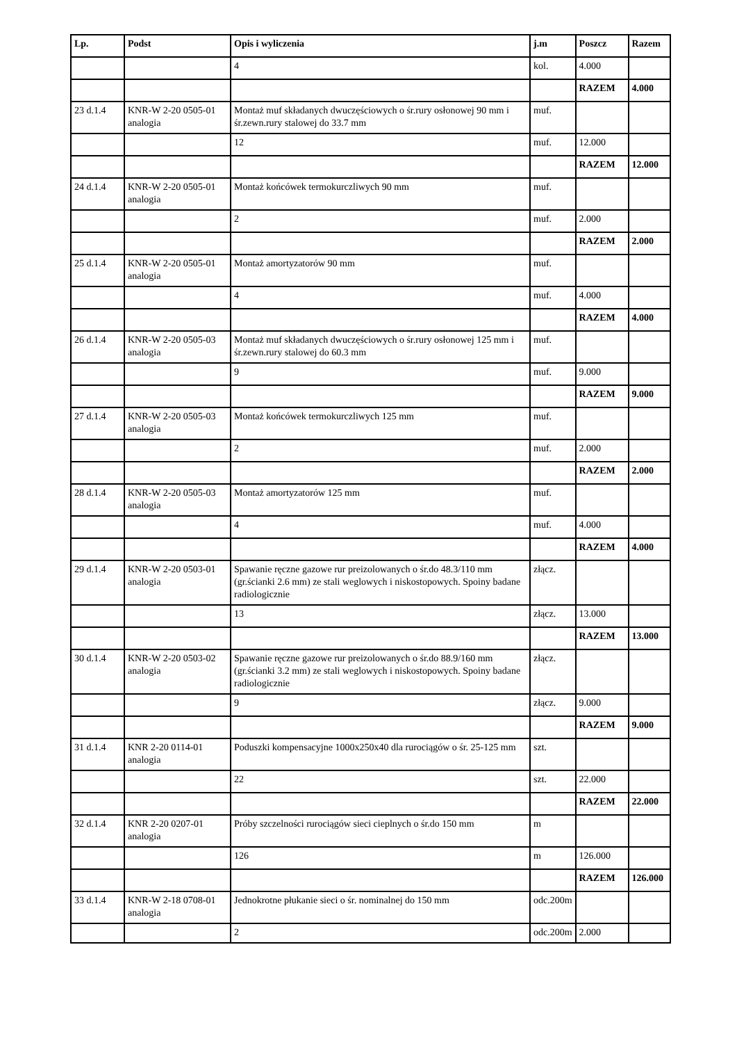| Lp. | Podst | Opis i wyliczenia | j.m | Poszcz | Razem |
| --- | --- | --- | --- | --- | --- |
| | | 4 | kol. | 4.000 | |
| | | | | RAZEM | 4.000 |
| 23 d.1.4 | KNR-W 2-20 0505-01 analogia | Montaż muf składanych dwuczęściowych o śr.rury osłonowej 90 mm i śr.zewn.rury stalowej do 33.7 mm | muf. | | |
| | | 12 | muf. | 12.000 | |
| | | | | RAZEM | 12.000 |
| 24 d.1.4 | KNR-W 2-20 0505-01 analogia | Montaż końcówek termokurczliwych 90 mm | muf. | | |
| | | 2 | muf. | 2.000 | |
| | | | | RAZEM | 2.000 |
| 25 d.1.4 | KNR-W 2-20 0505-01 analogia | Montaż amortyzatorów 90 mm | muf. | | |
| | | 4 | muf. | 4.000 | |
| | | | | RAZEM | 4.000 |
| 26 d.1.4 | KNR-W 2-20 0505-03 analogia | Montaż muf składanych dwuczęściowych o śr.rury osłonowej 125 mm i śr.zewn.rury stalowej do 60.3 mm | muf. | | |
| | | 9 | muf. | 9.000 | |
| | | | | RAZEM | 9.000 |
| 27 d.1.4 | KNR-W 2-20 0505-03 analogia | Montaż końcówek termokurczliwych 125 mm | muf. | | |
| | | 2 | muf. | 2.000 | |
| | | | | RAZEM | 2.000 |
| 28 d.1.4 | KNR-W 2-20 0505-03 analogia | Montaż amortyzatorów 125 mm | muf. | | |
| | | 4 | muf. | 4.000 | |
| | | | | RAZEM | 4.000 |
| 29 d.1.4 | KNR-W 2-20 0503-01 analogia | Spawanie ręczne gazowe rur preizolowanych o śr.do 48.3/110 mm (gr.ścianki 2.6 mm) ze stali weglowych i niskostopowych. Spoiny badane radiologicznie | złącz. | | |
| | | 13 | złącz. | 13.000 | |
| | | | | RAZEM | 13.000 |
| 30 d.1.4 | KNR-W 2-20 0503-02 analogia | Spawanie ręczne gazowe rur preizolowanych o śr.do 88.9/160 mm (gr.ścianki 3.2 mm) ze stali weglowych i niskostopowych. Spoiny badane radiologicznie | złącz. | | |
| | | 9 | złącz. | 9.000 | |
| | | | | RAZEM | 9.000 |
| 31 d.1.4 | KNR 2-20 0114-01 analogia | Poduszki kompensacyjne 1000x250x40 dla rurociągów o śr. 25-125 mm | szt. | | |
| | | 22 | szt. | 22.000 | |
| | | | | RAZEM | 22.000 |
| 32 d.1.4 | KNR 2-20 0207-01 analogia | Próby szczelności rurociągów sieci cieplnych o śr.do 150 mm | m | | |
| | | 126 | m | 126.000 | |
| | | | | RAZEM | 126.000 |
| 33 d.1.4 | KNR-W 2-18 0708-01 analogia | Jednokrotne płukanie sieci o śr. nominalnej do 150 mm | odc.200m | | |
| | | 2 | odc.200m | 2.000 | |